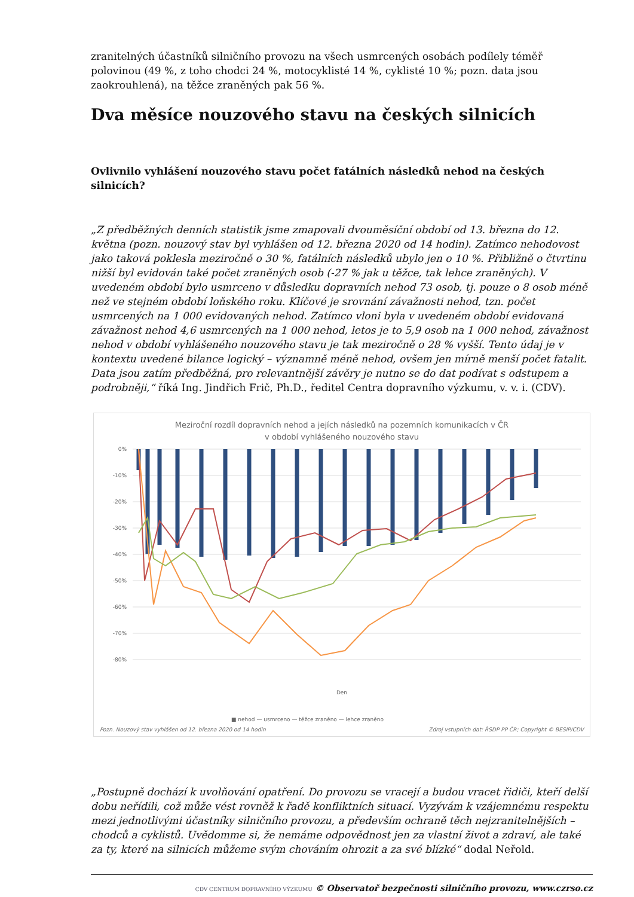zranitelných účastníků silničního provozu na všech usmrcených osobách podílely téměř polovinou (49 %, z toho chodci 24 %, motocyklisté 14 %, cyklisté 10 %; pozn. data jsou zaokrouhlená), na těžce zraněných pak 56 %.
Dva měsíce nouzového stavu na českých silnicích
Ovlivnilo vyhlášení nouzového stavu počet fatálních následků nehod na českých silnicích?
„Z předběžných denních statistik jsme zmapovali dvouměsíční období od 13. března do 12. května (pozn. nouzový stav byl vyhlášen od 12. března 2020 od 14 hodin). Zatímco nehodovost jako taková poklesla meziročně o 30 %, fatálních následků ubylo jen o 10 %. Přibližně o čtvrtinu nižší byl evidován také počet zraněných osob (-27 % jak u těžce, tak lehce zraněných). V uvedeném období bylo usmrceno v důsledku dopravních nehod 73 osob, tj. pouze o 8 osob méně než ve stejném období loňského roku. Klíčové je srovnání závažnosti nehod, tzn. počet usmrcených na 1 000 evidovaných nehod. Zatímco vloni byla v uvedeném období evidovaná závažnost nehod 4,6 usmrcených na 1 000 nehod, letos je to 5,9 osob na 1 000 nehod, závažnost nehod v období vyhlášeného nouzového stavu je tak meziročně o 28 % vyšší. Tento údaj je v kontextu uvedené bilance logický – významně méně nehod, ovšem jen mírně menší počet fatalit. Data jsou zatím předběžná, pro relevantnější závěry je nutno se do dat podívat s odstupem a podrobněji,“ říká Ing. Jindřich Frič, Ph.D., ředitel Centra dopravního výzkumu, v. v. i. (CDV).
Meziroční rozdíl dopravních nehod a jejích následků na pozemních komunikacích v ČR
v období vyhlášeného nouzového stavu
0%
-10%
-20%
-30%
-40%
-50%
-60%
-70%
-80%
Den
■ nehod — usmrceno — těžce zraněno — lehce zraněno
Pozn. Nouzový stav vyhlášen od 12. března 2020 od 14 hodin
Zdroj vstupních dat: ŘSDP PP ČR; Copyright © BESIP/CDV
„Postupně dochází k uvolňování opatření. Do provozu se vracejí a budou vracet řidiči, kteří delší dobu neřídili, což může vést rovněž k řadě konfliktních situací. Vyzývám k vzájemnému respektu mezi jednotlivými účastníky silničního provozu, a především ochraně těch nejzranitelnějších – chodců a cyklistů. Uvědomme si, že nemáme odpovědnost jen za vlastní život a zdraví, ale také za ty, které na silnicích můžeme svým chováním ohrozit a za své blízké“ dodal Neřold.
CDV CENTRUM DOPRAVNÍHO VÝZKUMU © Observatoř bezpečnosti silničního provozu, www.czrso.cz